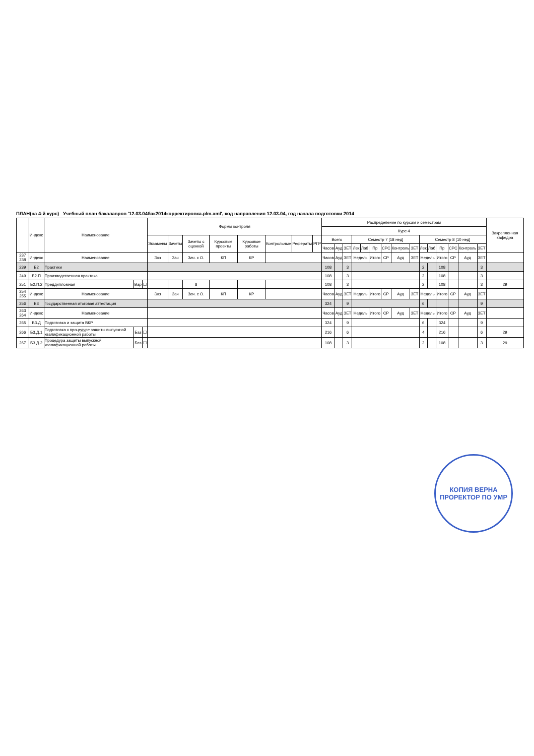ПЛАН(на 4-й курс) Учебный план бакалавров '12.03.04бак2014корректировка.plm.xml', код направления 12.03.04, год начала подготовки 2014
| | Индекс | Наименование | | | Формы контроля | | | | | | | | Распределение по курсам и семестрам | | | | | | | | | | | | | | | Закрепленная кафедра |
| --- | --- | --- | --- | --- | --- | --- | --- | --- | --- | --- | --- | --- | --- | --- | --- | --- | --- | --- | --- | --- | --- | --- | --- | --- | --- | --- | --- | --- |
| | | | | | | | | | | | | | Курс 4 | | | | | | | | | | | | | | | |
| | | | | | Экзамены | Зачеты | Зачеты с оценкой | Курсовые проекты | Курсовые работы | Контрольные | Рефераты | РГР | Всего | | | Семестр 7 [18 нед] | | | | | | Семестр 8 [10 нед] | | | | | | |
| | | | | | | | | | | | | | Часов | Ауд | ЗЕТ | Лек | Лаб | Пр | СРС | Контроль | ЗЕТ | Лек | Лаб | Пр | СРС | Контроль | ЗЕТ | |
| 237 238 | Индекс | Наименование | | | Экз | Зач | Зач. с О. | КП | КР | | | | Часов | Ауд | ЗЕТ | Недель | | Итого | СР | Ауд | ЗЕТ | Недель | | Итого | СР | Ауд | ЗЕТ | |
| 239 | Б2 | Практики | | | | | | | | | | | 108 | | 3 | | | | | | | 2 | | 108 | | | 3 | |
| 249 | Б2.П | Производственная практика | | | | | | | | | | | 108 | | 3 | | | | | | | 2 | | 108 | | | 3 | |
| 251 | Б2.П.2 | Преддипломная | Вар | ☐ | | | 8 | | | | | | 108 | | 3 | | | | | | | 2 | | 108 | | | 3 | 29 |
| 254 255 | Индекс | Наименование | | | Экз | Зач | Зач. с О. | КП | КР | | | | Часов | Ауд | ЗЕТ | Недель | | Итого | СР | Ауд | ЗЕТ | Недель | | Итого | СР | Ауд | ЗЕТ | |
| 256 | Б3 | Государственная итоговая аттестация | | | | | | | | | | | 324 | | 9 | | | | | | | 6 | | | | | 9 | |
| 263 264 | Индекс | Наименование | | | | | | | | | | | Часов | Ауд | ЗЕТ | Недель | | Итого | СР | Ауд | ЗЕТ | Недель | | Итого | СР | Ауд | ЗЕТ | |
| 265 | Б3.Д | Подготовка и защита ВКР | | | | | | | | | | | 324 | | 9 | | | | | | | 6 | | 324 | | | 9 | |
| 266 | Б3.Д.1 | Подготовка к процедуре защиты выпускной квалификационной работы | Баз | ☐ | | | | | | | | | 216 | | 6 | | | | | | | 4 | | 216 | | | 6 | 29 |
| 267 | Б3.Д.2 | Процедура защиты выпускной квалификационной работы | Баз | ☐ | | | | | | | | | 108 | | 3 | | | | | | | 2 | | 108 | | | 3 | 29 |
КОПИЯ ВЕРНА
ПРОРЕКТОР ПО УМР